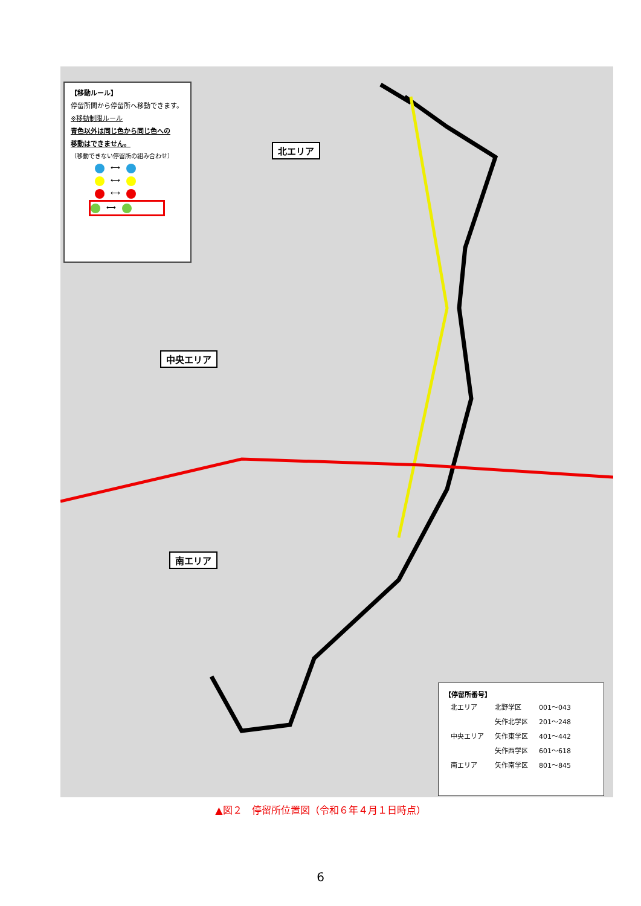【移動ルール】
停留所間から停留所へ移動できます。
※移動制限ルール
青色以外は同じ色から同じ色への
移動はできません。
（移動できない停留所の組み合わせ）
⟷
⟷
⟷
⟷
北エリア
中央エリア
南エリア
【停留所番号】
| 北エリア | 北野学区 | 001～043 |
| 中央エリア | 矢作北学区 | 201～248 |
| | 矢作東学区 | 401～442 |
| | 矢作西学区 | 601～618 |
| 南エリア | 矢作南学区 | 801～845 |
▲図２　停留所位置図（令和６年４月１日時点）
6